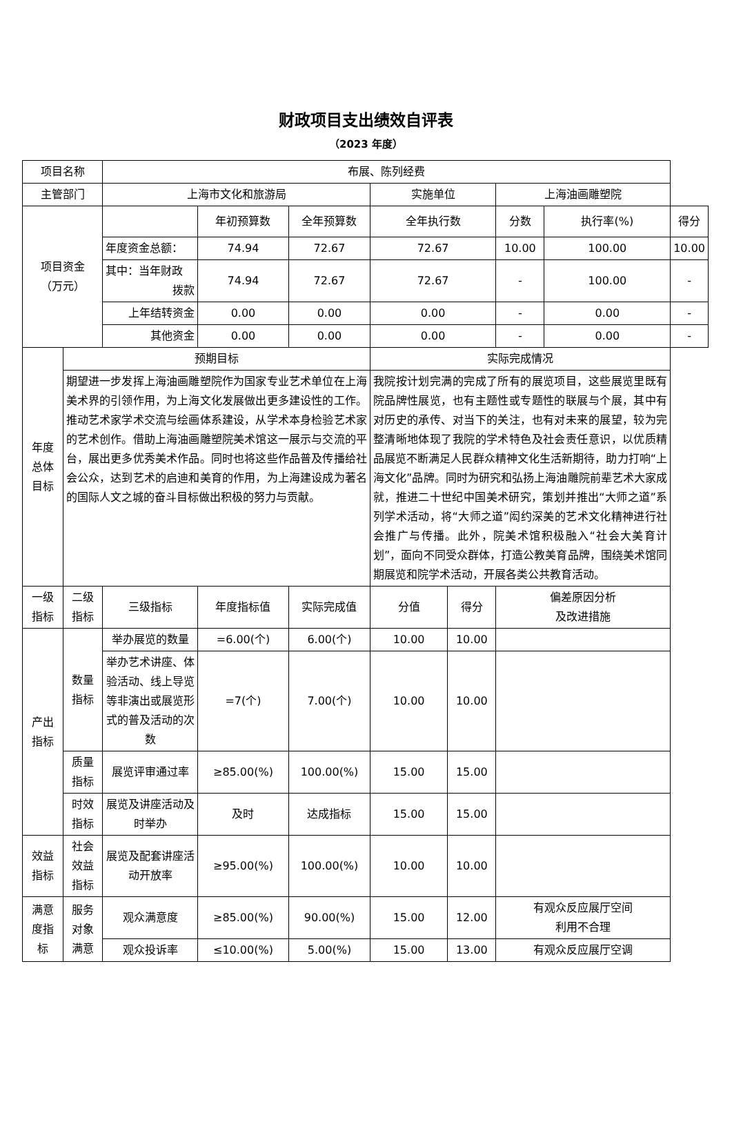财政项目支出绩效自评表
（2023 年度）
| 项目名称 | | 布展、陈列经费 | | | | | | | |
| 主管部门 | | 上海市文化和旅游局 | | | 实施单位 | | 上海油画雕塑院 | | |
| 项目资金 （万元） | | | 年初预算数 | 全年预算数 | 全年执行数 | | 分数 | 执行率(%) | 得分 |
| | | 年度资金总额： | 74.94 | 72.67 | 72.67 | | 10.00 | 100.00 | 10.00 |
| | | 其中：当年财政 拨款 | 74.94 | 72.67 | 72.67 | | - | 100.00 | - |
| | | 上年结转资金 | 0.00 | 0.00 | 0.00 | | - | 0.00 | - |
| | | 其他资金 | 0.00 | 0.00 | 0.00 | | - | 0.00 | - |
| 年度 总体 目标 | 预期目标 | | | | 实际完成情况 | | | | |
| | 期望进一步发挥上海油画雕塑院作为国家专业艺术单位在上海美术界的引领作用，为上海文化发展做出更多建设性的工作。推动艺术家学术交流与绘画体系建设，从学术本身检验艺术家的艺术创作。借助上海油画雕塑院美术馆这一展示与交流的平台，展出更多优秀美术作品。同时也将这些作品普及传播给社会公众，达到艺术的启迪和美育的作用，为上海建设成为著名的国际人文之城的奋斗目标做出积极的努力与贡献。 | | | | 我院按计划完满的完成了所有的展览项目，这些展览里既有院品牌性展览，也有主题性或专题性的联展与个展，其中有对历史的承传、对当下的关注，也有对未来的展望，较为完整清晰地体现了我院的学术特色及社会责任意识，以优质精品展览不断满足人民群众精神文化生活新期待，助力打响“上海文化”品牌。同时为研究和弘扬上海油雕院前辈艺术大家成就，推进二十世纪中国美术研究，策划并推出“大师之道”系列学术活动，将“大师之道”闳约深美的艺术文化精神进行社会推广与传播。此外，院美术馆积极融入“社会大美育计划”，面向不同受众群体，打造公教美育品牌，围绕美术馆同期展览和院学术活动，开展各类公共教育活动。 | | | | |
| 一级 指标 | 二级 指标 | 三级指标 | 年度指标值 | 实际完成值 | 分值 | 得分 | 偏差原因分析 及改进措施 | | |
| 产出 指标 | 数量 指标 | 举办展览的数量 | =6.00(个) | 6.00(个) | 10.00 | 10.00 | | | |
| | | 举办艺术讲座、体验活动、线上导览等非演出或展览形式的普及活动的次数 | =7(个) | 7.00(个) | 10.00 | 10.00 | | | |
| | 质量 指标 | 展览评审通过率 | ≥85.00(%) | 100.00(%) | 15.00 | 15.00 | | | |
| | 时效 指标 | 展览及讲座活动及时举办 | 及时 | 达成指标 | 15.00 | 15.00 | | | |
| 效益 指标 | 社会 效益 指标 | 展览及配套讲座活动开放率 | ≥95.00(%) | 100.00(%) | 10.00 | 10.00 | | | |
| 满意 度指 标 | 服务 对象 满意 | 观众满意度 | ≥85.00(%) | 90.00(%) | 15.00 | 12.00 | 有观众反应展厅空间 利用不合理 | | |
| | | 观众投诉率 | ≤10.00(%) | 5.00(%) | 15.00 | 13.00 | 有观众反应展厅空调 | | |